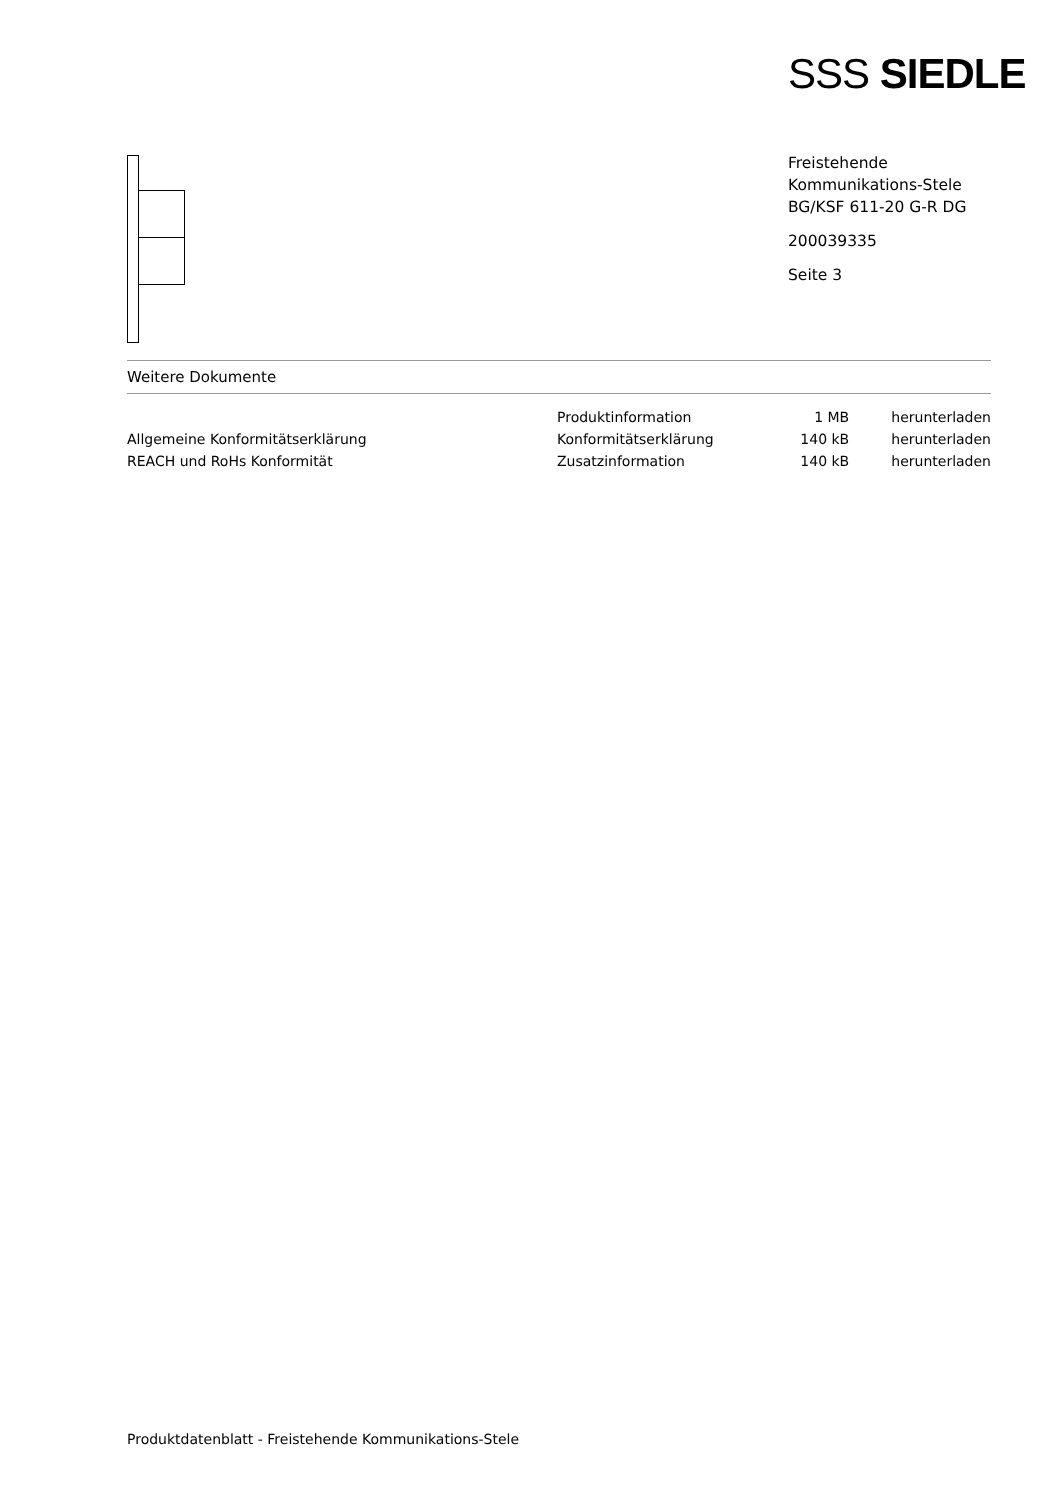SSS SIEDLE
Freistehende
Kommunikations-Stele
BG/KSF 611-20 G-R DG
200039335
Seite 3
Weitere Dokumente
| | Produktinformation | 1 MB | herunterladen |
| Allgemeine Konformitätserklärung | Konformitätserklärung | 140 kB | herunterladen |
| REACH und RoHs Konformität | Zusatzinformation | 140 kB | herunterladen |
Produktdatenblatt - Freistehende Kommunikations-Stele